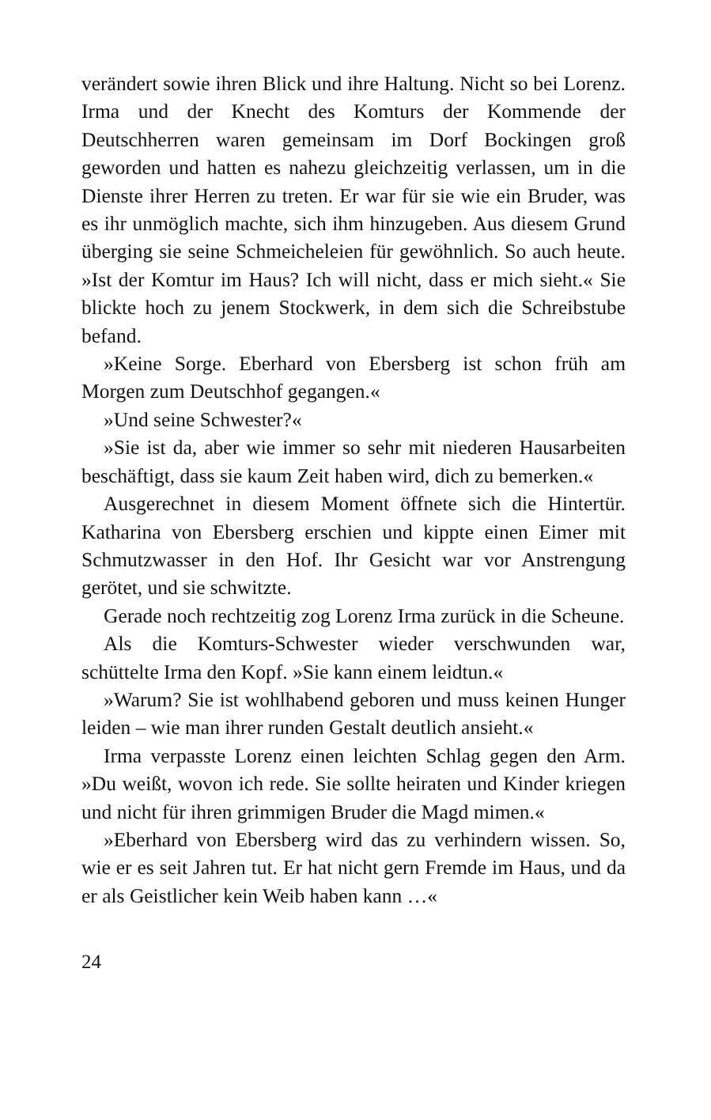verändert sowie ihren Blick und ihre Haltung. Nicht so bei Lorenz. Irma und der Knecht des Komturs der Kommende der Deutschherren waren gemeinsam im Dorf Bockingen groß geworden und hatten es nahezu gleichzeitig verlassen, um in die Dienste ihrer Herren zu treten. Er war für sie wie ein Bruder, was es ihr unmöglich machte, sich ihm hinzugeben. Aus diesem Grund überging sie seine Schmeicheleien für gewöhnlich. So auch heute. »Ist der Komtur im Haus? Ich will nicht, dass er mich sieht.« Sie blickte hoch zu jenem Stockwerk, in dem sich die Schreibstube befand.
»Keine Sorge. Eberhard von Ebersberg ist schon früh am Morgen zum Deutschhof gegangen.«
»Und seine Schwester?«
»Sie ist da, aber wie immer so sehr mit niederen Hausarbeiten beschäftigt, dass sie kaum Zeit haben wird, dich zu bemerken.«
Ausgerechnet in diesem Moment öffnete sich die Hintertür. Katharina von Ebersberg erschien und kippte einen Eimer mit Schmutzwasser in den Hof. Ihr Gesicht war vor Anstrengung gerötet, und sie schwitzte.
Gerade noch rechtzeitig zog Lorenz Irma zurück in die Scheune.
Als die Komturs-Schwester wieder verschwunden war, schüttelte Irma den Kopf. »Sie kann einem leidtun.«
»Warum? Sie ist wohlhabend geboren und muss keinen Hunger leiden – wie man ihrer runden Gestalt deutlich ansieht.«
Irma verpasste Lorenz einen leichten Schlag gegen den Arm. »Du weißt, wovon ich rede. Sie sollte heiraten und Kinder kriegen und nicht für ihren grimmigen Bruder die Magd mimen.«
»Eberhard von Ebersberg wird das zu verhindern wissen. So, wie er es seit Jahren tut. Er hat nicht gern Fremde im Haus, und da er als Geistlicher kein Weib haben kann …«
24